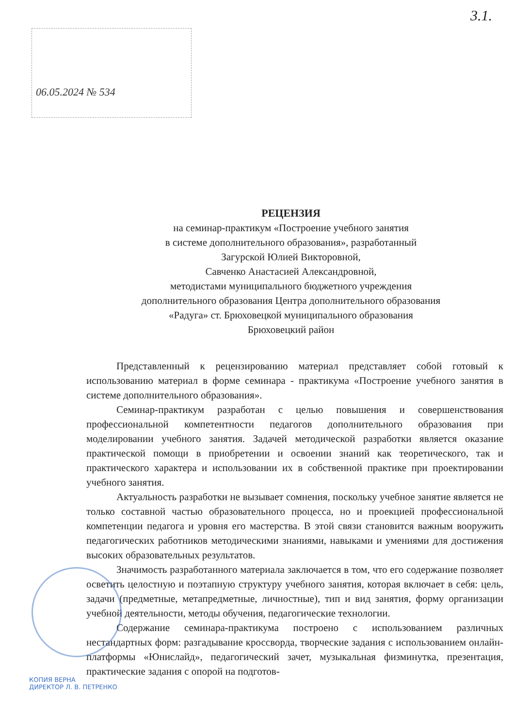3.1.
06.05.2024 № 534
РЕЦЕНЗИЯ
на семинар-практикум «Построение учебного занятия
в системе дополнительного образования», разработанный
Загурской Юлией Викторовной,
Савченко Анастасией Александровной,
методистами муниципального бюджетного учреждения
дополнительного образования Центра дополнительного образования
«Радуга» ст. Брюховецкой муниципального образования
Брюховецкий район
Представленный к рецензированию материал представляет собой готовый к использованию материал в форме семинара - практикума «Построение учебного занятия в системе дополнительного образования».
Семинар-практикум разработан с целью повышения и совершенствования профессиональной компетентности педагогов дополнительного образования при моделировании учебного занятия. Задачей методической разработки является оказание практической помощи в приобретении и освоении знаний как теоретического, так и практического характера и использовании их в собственной практике при проектировании учебного занятия.
Актуальность разработки не вызывает сомнения, поскольку учебное занятие является не только составной частью образовательного процесса, но и проекцией профессиональной компетенции педагога и уровня его мастерства. В этой связи становится важным вооружить педагогических работников методическими знаниями, навыками и умениями для достижения высоких образовательных результатов.
Значимость разработанного материала заключается в том, что его содержание позволяет осветить целостную и поэтапную структуру учебного занятия, которая включает в себя: цель, задачи (предметные, метапредметные, личностные), тип и вид занятия, форму организации учебной деятельности, методы обучения, педагогические технологии.
Содержание семинара-практикума построено с использованием различных нестандартных форм: разгадывание кроссворда, творческие задания с использованием онлайн-платформы «Юнислайд», педагогический зачет, музыкальная физминутка, презентация, практические задания с опорой на подготов-
КОПИЯ ВЕРНА
ДИРЕКТОР Л. В. ПЕТРЕНКО